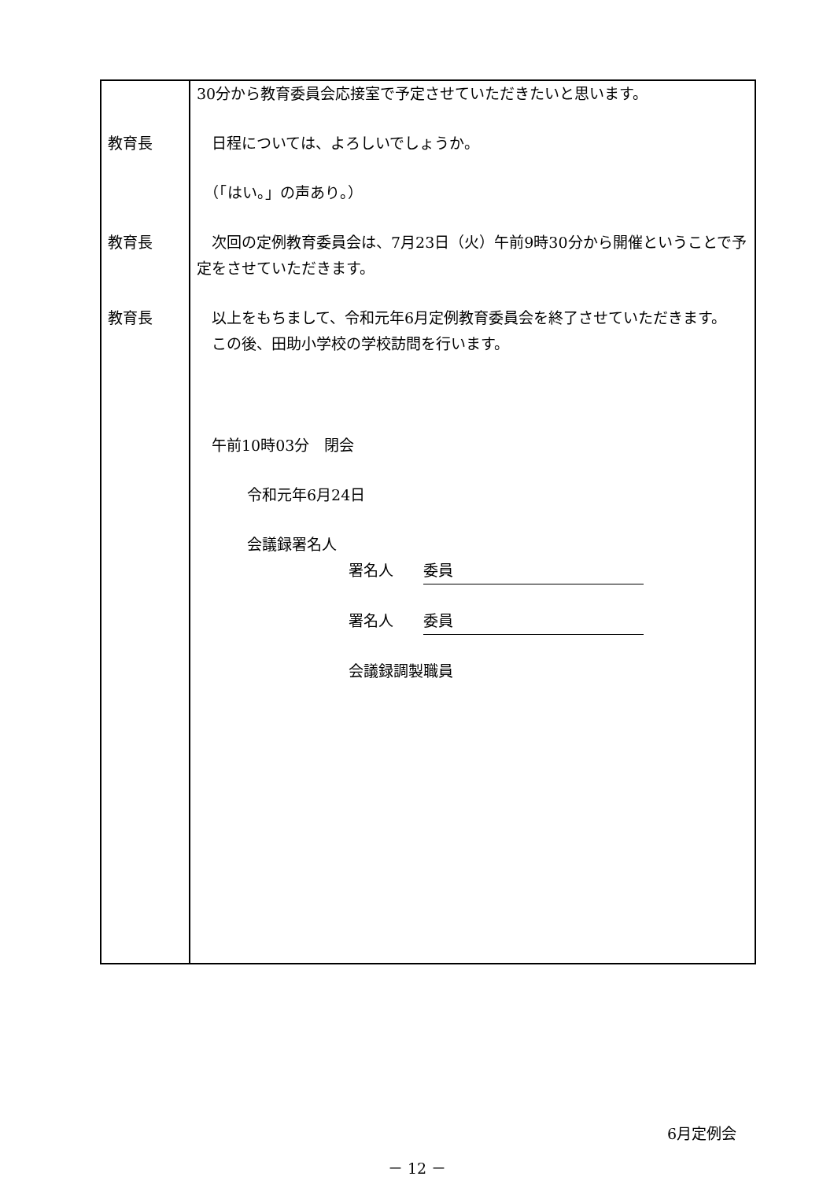30分から教育委員会応接室で予定させていただきたいと思います。
教育長 　日程については、よろしいでしょうか。
　（「はい。」の声あり。）
教育長 　次回の定例教育委員会は、7月23日（火）午前9時30分から開催ということで予定をさせていただきます。
教育長 　以上をもちまして、令和元年6月定例教育委員会を終了させていただきます。
　この後、田助小学校の学校訪問を行います。
　午前10時03分　閉会
令和元年6月24日
会議録署名人
署名人　　委員
署名人　　委員
会議録調製職員
6月定例会
－ 12 －